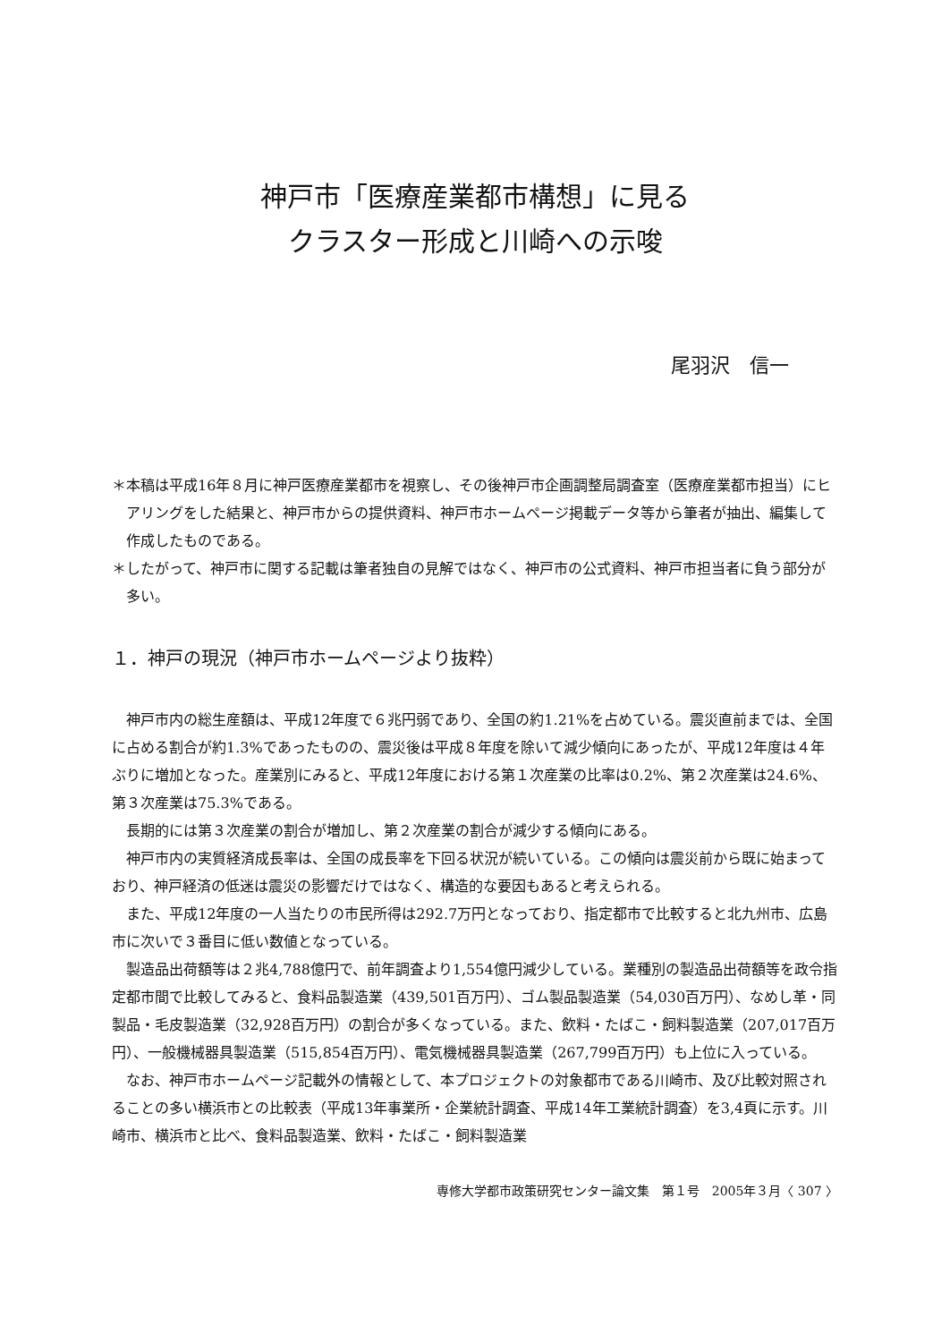神戸市「医療産業都市構想」に見る
クラスター形成と川崎への示唆
尾羽沢　信一
＊本稿は平成16年８月に神戸医療産業都市を視察し、その後神戸市企画調整局調査室（医療産業都市担当）にヒアリングをした結果と、神戸市からの提供資料、神戸市ホームページ掲載データ等から筆者が抽出、編集して作成したものである。
＊したがって、神戸市に関する記載は筆者独自の見解ではなく、神戸市の公式資料、神戸市担当者に負う部分が多い。
１．神戸の現況（神戸市ホームページより抜粋）
神戸市内の総生産額は、平成12年度で６兆円弱であり、全国の約1.21%を占めている。震災直前までは、全国に占める割合が約1.3%であったものの、震災後は平成８年度を除いて減少傾向にあったが、平成12年度は４年ぶりに増加となった。産業別にみると、平成12年度における第１次産業の比率は0.2%、第２次産業は24.6%、第３次産業は75.3%である。
長期的には第３次産業の割合が増加し、第２次産業の割合が減少する傾向にある。
神戸市内の実質経済成長率は、全国の成長率を下回る状況が続いている。この傾向は震災前から既に始まっており、神戸経済の低迷は震災の影響だけではなく、構造的な要因もあると考えられる。
また、平成12年度の一人当たりの市民所得は292.7万円となっており、指定都市で比較すると北九州市、広島市に次いで３番目に低い数値となっている。
製造品出荷額等は２兆4,788億円で、前年調査より1,554億円減少している。業種別の製造品出荷額等を政令指定都市間で比較してみると、食料品製造業（439,501百万円）、ゴム製品製造業（54,030百万円）、なめし革・同製品・毛皮製造業（32,928百万円）の割合が多くなっている。また、飲料・たばこ・飼料製造業（207,017百万円）、一般機械器具製造業（515,854百万円）、電気機械器具製造業（267,799百万円）も上位に入っている。
なお、神戸市ホームページ記載外の情報として、本プロジェクトの対象都市である川崎市、及び比較対照されることの多い横浜市との比較表（平成13年事業所・企業統計調査、平成14年工業統計調査）を3,4頁に示す。川崎市、横浜市と比べ、食料品製造業、飲料・たばこ・飼料製造業
専修大学都市政策研究センター論文集　第１号　2005年３月〈 307 〉